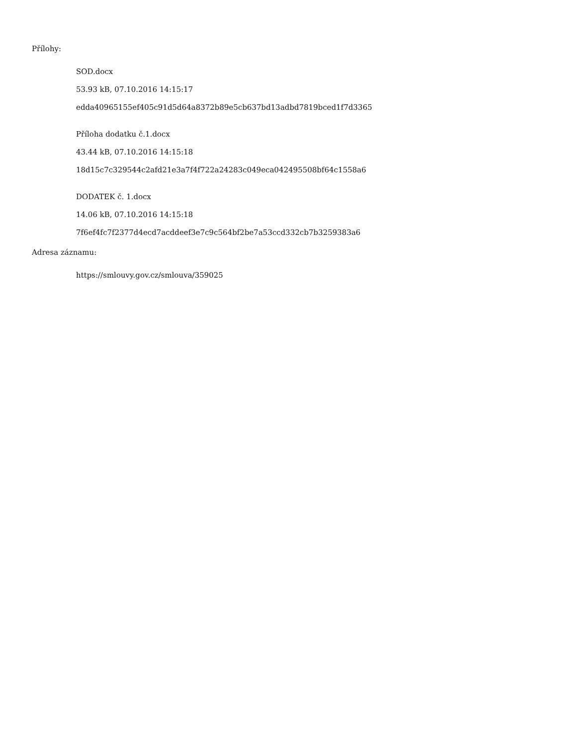Přílohy:
SOD.docx
53.93 kB, 07.10.2016 14:15:17
edda40965155ef405c91d5d64a8372b89e5cb637bd13adbd7819bced1f7d3365
Příloha dodatku č.1.docx
43.44 kB, 07.10.2016 14:15:18
18d15c7c329544c2afd21e3a7f4f722a24283c049eca042495508bf64c1558a6
DODATEK č. 1.docx
14.06 kB, 07.10.2016 14:15:18
7f6ef4fc7f2377d4ecd7acddeef3e7c9c564bf2be7a53ccd332cb7b3259383a6
Adresa záznamu:
https://smlouvy.gov.cz/smlouva/359025